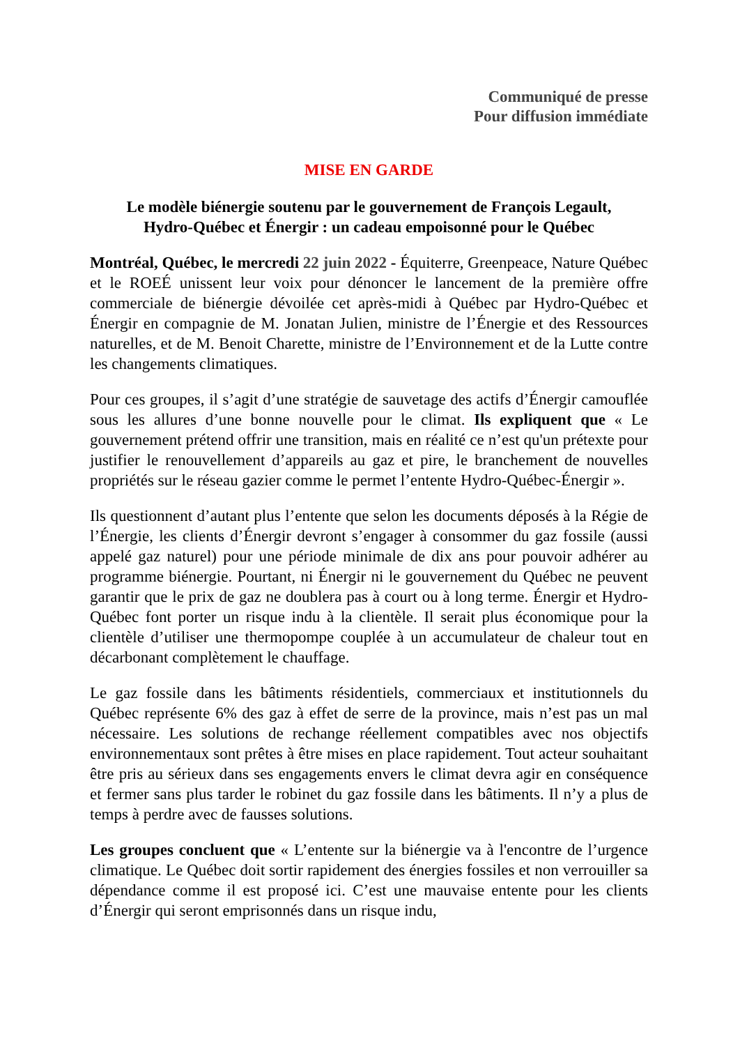Communiqué de presse
Pour diffusion immédiate
MISE EN GARDE
Le modèle biénergie soutenu par le gouvernement de François Legault,
Hydro-Québec et Énergir : un cadeau empoisonné pour le Québec
Montréal, Québec, le mercredi 22 juin 2022 - Équiterre, Greenpeace, Nature Québec et le ROEÉ unissent leur voix pour dénoncer le lancement de la première offre commerciale de biénergie dévoilée cet après-midi à Québec par Hydro-Québec et Énergir en compagnie de M. Jonatan Julien, ministre de l’Énergie et des Ressources naturelles, et de M. Benoit Charette, ministre de l’Environnement et de la Lutte contre les changements climatiques.
Pour ces groupes, il s’agit d’une stratégie de sauvetage des actifs d’Énergir camouflée sous les allures d’une bonne nouvelle pour le climat. Ils expliquent que « Le gouvernement prétend offrir une transition, mais en réalité ce n’est qu'un prétexte pour justifier le renouvellement d’appareils au gaz et pire, le branchement de nouvelles propriétés sur le réseau gazier comme le permet l’entente Hydro-Québec-Énergir ».
Ils questionnent d’autant plus l’entente que selon les documents déposés à la Régie de l’Énergie, les clients d’Énergir devront s’engager à consommer du gaz fossile (aussi appelé gaz naturel) pour une période minimale de dix ans pour pouvoir adhérer au programme biénergie. Pourtant, ni Énergir ni le gouvernement du Québec ne peuvent garantir que le prix de gaz ne doublera pas à court ou à long terme. Énergir et Hydro-Québec font porter un risque indu à la clientèle. Il serait plus économique pour la clientèle d’utiliser une thermopompe couplée à un accumulateur de chaleur tout en décarbonant complètement le chauffage.
Le gaz fossile dans les bâtiments résidentiels, commerciaux et institutionnels du Québec représente 6% des gaz à effet de serre de la province, mais n’est pas un mal nécessaire. Les solutions de rechange réellement compatibles avec nos objectifs environnementaux sont prêtes à être mises en place rapidement. Tout acteur souhaitant être pris au sérieux dans ses engagements envers le climat devra agir en conséquence et fermer sans plus tarder le robinet du gaz fossile dans les bâtiments. Il n’y a plus de temps à perdre avec de fausses solutions.
Les groupes concluent que « L’entente sur la biénergie va à l'encontre de l’urgence climatique. Le Québec doit sortir rapidement des énergies fossiles et non verrouiller sa dépendance comme il est proposé ici. C’est une mauvaise entente pour les clients d’Énergir qui seront emprisonnés dans un risque indu,